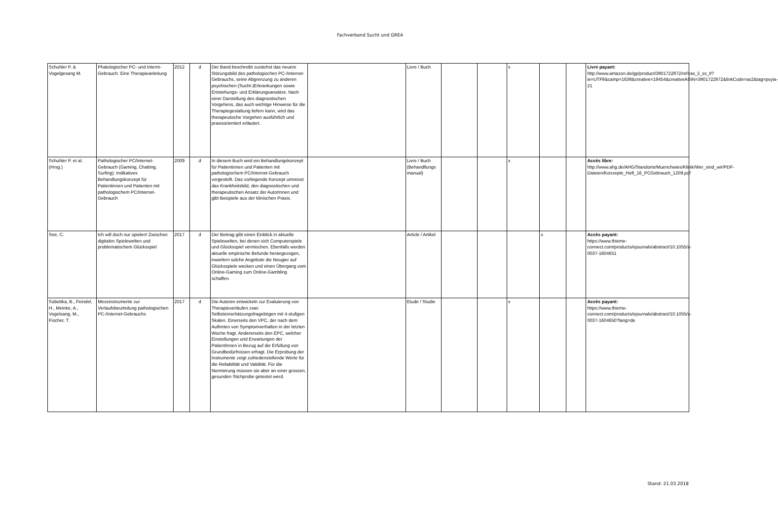Fachverband Sucht und GREA
| Schuhler P. & Vogelgesang M. | Phatologischer PC- und Internt-Gebrauch: Eine Therapieanleitung | 2012 | d | Der Band beschreibt zunächst das neuere Störungsbild des pathologischen PC-/Internet-Gebrauchs, seine Abgrenzung zu anderen psychischen (Sucht-)Erkrankungen sowie Entstehungs- und Erklärungsansätze. Nach einer Darstellung des diagnostischen Vorgehens, das auch wichtige Hinweise für die Therapiegestaltung liefern kann, wird das therapeutische Vorgehen ausführlich und praxisorientiert erläutert. | | Livre / Buch | | | x | | | Livre payant: http://www.amazon.de/gp/product/3801722872/ref=as_li_ss_tl?ie=UTF8&camp=1638&creative=19454&creativeASIN=3801722872&linkCode=as2&tag=psyia-21 |
| Schuhler P. et al. (Hrsg.) | Pathologischer PC/Internet-Gebrauch (Gaming, Chatting, Surfing): Indikatives Behandlungskonzept für Patientinnen und Patienten mit pathologischem PC/Internet-Gebrauch | 2009 | d | In diesem Buch wird ein Behandlungskonzept für Patientinnen und Patienten mit pathologischem PC/Internet-Gebrauch vorgestellt. Das vorliegende Konzept umreisst das Krankheitsbild, den diagnostischen und therapeutischen Ansatz der AutorInnen und gibt Beispiele aus der klinischen Praxis. | | Livre / Buch (Behandllungs manual) | | | x | | | Accès libre: http://www.ahg.de/AHG/Standorte/Muenchwies/Klinik/Wer_sind_wir/PDF-Dateien/Konzepte_Heft_16_PCGebrauch_1209.pdf |
| See, C. | Ich will doch nur spielen! Zwischen digitalen Spielewelten und problematischem Glücksspiel | 2017 | d | Der Beitrag gibt einen Einblick in aktuelle Spielewelten, bei denen sich Computerspiele und Glücksspiel vermischen. Ebenfalls werden aktuelle empirische Befunde herangezogen, inwiefern solche Angebote die Neugier auf Glücksspiele wecken und einen Übergang vom Online-Gaming zum Online-Gambling schaffen. | | Article / Artikel | | | | x | | Accès payant: https://www.thieme-connect.com/products/ejournals/abstract/10.1055/s-0037-1604651 |
| Sobottka, B., Feindel, H., Meinke, A., Vogelsang, M., Fischer, T. | Messinstrumente zur Verlaufsbeurteilung pathologischen PC-/Internet-Gebrauchs | 2017 | d | Die Autoren entwickeln zur Evaluierung von Therapieverläufen zwei Selbsteinschätzungsfragebögen mit 4-stufigen Skalen. Einerseits den VPC, der nach dem Auftreten von Symptomverhalten in der letzten Woche fragt. Andererseits den EPC, welcher Einstellungen und Erwartungen der PatientInnen in Bezug auf die Erfüllung von Grundbedürfnissen erfragt. Die Erprobung der Instrumente zeigt zufriedenstellende Werte für die Reliabilität und Validität. Für die Normierung müssen sie aber an einer grossen, gesunden Stichprobe getestet werd. | | Etude / Studie | | | x | | | Accès payant: https://www.thieme-connect.com/products/ejournals/abstract/10.1055/s-0037-1604650?lang=de |
Stand: 21.03.2018